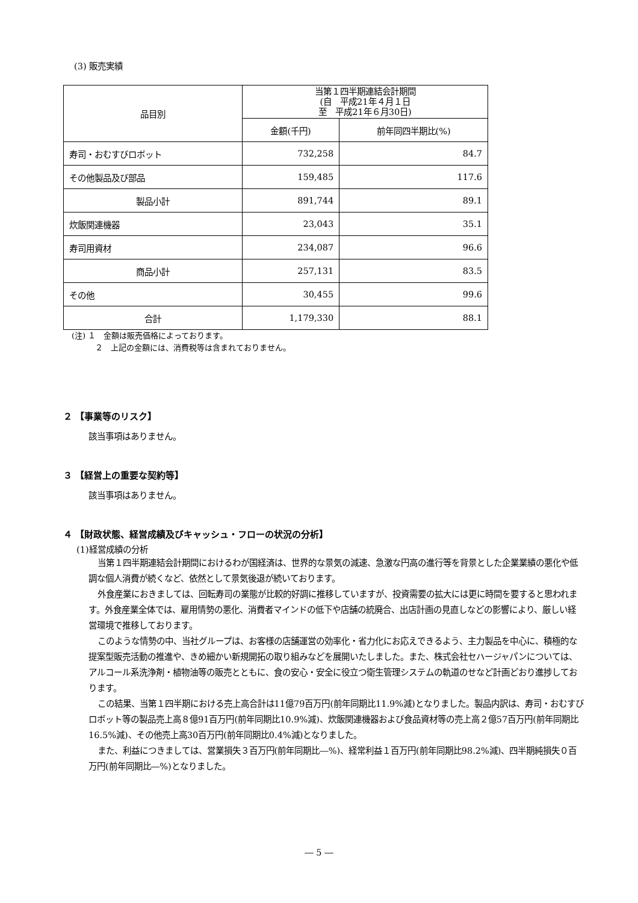(3) 販売実績
| 品目別 | 当第１四半期連結会計期間 (自 平成21年４月１日 至 平成21年６月30日) | |
| --- | --- | --- |
| | 金額(千円) | 前年同四半期比(%) |
| 寿司・おむすびロボット | 732,258 | 84.7 |
| その他製品及び部品 | 159,485 | 117.6 |
| 製品小計 | 891,744 | 89.1 |
| 炊飯関連機器 | 23,043 | 35.1 |
| 寿司用資材 | 234,087 | 96.6 |
| 商品小計 | 257,131 | 83.5 |
| その他 | 30,455 | 99.6 |
| 合計 | 1,179,330 | 88.1 |
(注) １　金額は販売価格によっております。
　　　２　上記の金額には、消費税等は含まれておりません。
２ 【事業等のリスク】
該当事項はありません。
３ 【経営上の重要な契約等】
該当事項はありません。
４ 【財政状態、経営成績及びキャッシュ・フローの状況の分析】
(1)経営成績の分析
当第１四半期連結会計期間におけるわが国経済は、世界的な景気の減速、急激な円高の進行等を背景とした企業業績の悪化や低調な個人消費が続くなど、依然として景気後退が続いております。
外食産業におきましては、回転寿司の業態が比較的好調に推移していますが、投資需要の拡大には更に時間を要すると思われます。外食産業全体では、雇用情勢の悪化、消費者マインドの低下や店舗の統廃合、出店計画の見直しなどの影響により、厳しい経営環境で推移しております。
このような情勢の中、当社グループは、お客様の店舗運営の効率化・省力化にお応えできるよう、主力製品を中心に、積極的な提案型販売活動の推進や、きめ細かい新規開拓の取り組みなどを展開いたしました。また、株式会社セハージャパンについては、アルコール系洗浄剤・植物油等の販売とともに、食の安心・安全に役立つ衛生管理システムの軌道のせなど計画どおり進捗しております。
この結果、当第１四半期における売上高合計は11億79百万円(前年同期比11.9%減)となりました。製品内訳は、寿司・おむすびロボット等の製品売上高８億91百万円(前年同期比10.9%減)、炊飯関連機器および食品資材等の売上高２億57百万円(前年同期比16.5%減)、その他売上高30百万円(前年同期比0.4%減)となりました。
また、利益につきましては、営業損失３百万円(前年同期比―%)、経常利益１百万円(前年同期比98.2%減)、四半期純損失０百万円(前年同期比―%)となりました。
― 5 ―